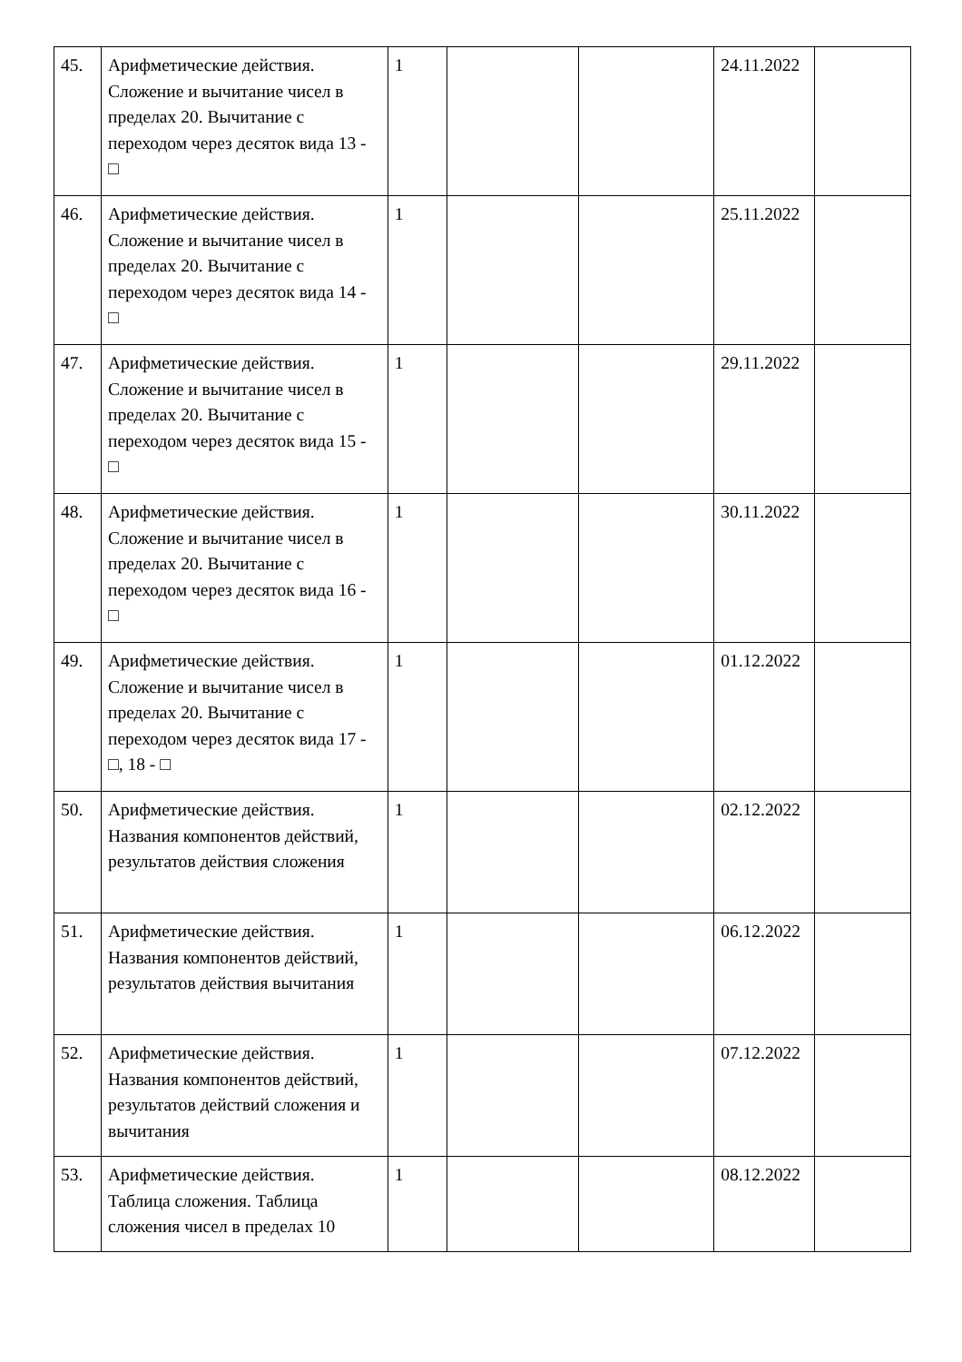| 45. | Арифметические действия. Сложение и вычитание чисел в пределах 20. Вычитание с переходом через десяток вида 13 - □ | 1 | | | 24.11.2022 | |
| 46. | Арифметические действия. Сложение и вычитание чисел в пределах 20. Вычитание с переходом через десяток вида 14 - □ | 1 | | | 25.11.2022 | |
| 47. | Арифметические действия. Сложение и вычитание чисел в пределах 20. Вычитание с переходом через десяток вида 15 - □ | 1 | | | 29.11.2022 | |
| 48. | Арифметические действия. Сложение и вычитание чисел в пределах 20. Вычитание с переходом через десяток вида 16 - □ | 1 | | | 30.11.2022 | |
| 49. | Арифметические действия. Сложение и вычитание чисел в пределах 20. Вычитание с переходом через десяток вида 17 - □, 18 - □ | 1 | | | 01.12.2022 | |
| 50. | Арифметические действия. Названия компонентов действий, результатов действия сложения | 1 | | | 02.12.2022 | |
| 51. | Арифметические действия. Названия компонентов действий, результатов действия вычитания | 1 | | | 06.12.2022 | |
| 52. | Арифметические действия. Названия компонентов действий, результатов действий сложения и вычитания | 1 | | | 07.12.2022 | |
| 53. | Арифметические действия. Таблица сложения. Таблица сложения чисел в пределах 10 | 1 | | | 08.12.2022 | |